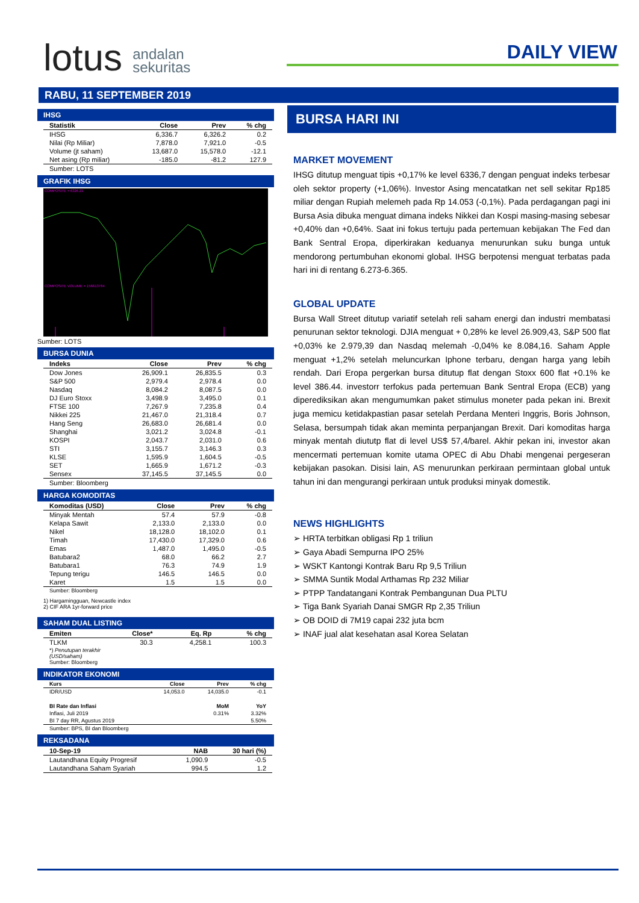lotus andalan
sekuritas
DAILY VIEW
RABU, 11 SEPTEMBER 2019
IHSG
| Statistik | Close | Prev | % chg |
| --- | --- | --- | --- |
| IHSG | 6,336.7 | 6,326.2 | 0.2 |
| Nilai (Rp Miliar) | 7,878.0 | 7,921.0 | -0.5 |
| Volume (jt saham) | 13,687.0 | 15,578.0 | -12.1 |
| Net asing (Rp miliar) | -185.0 | -81.2 | 127.9 |
Sumber: LOTS
GRAFIK IHSG
COMPOSITE = 6326.21
COMPOSITE VOLUME = 156613764
Sumber: LOTS
BURSA DUNIA
| Indeks | Close | Prev | % chg |
| --- | --- | --- | --- |
| Dow Jones | 26,909.1 | 26,835.5 | 0.3 |
| S&P 500 | 2,979.4 | 2,978.4 | 0.0 |
| Nasdaq | 8,084.2 | 8,087.5 | 0.0 |
| DJ Euro Stoxx | 3,498.9 | 3,495.0 | 0.1 |
| FTSE 100 | 7,267.9 | 7,235.8 | 0.4 |
| Nikkei 225 | 21,467.0 | 21,318.4 | 0.7 |
| Hang Seng | 26,683.0 | 26,681.4 | 0.0 |
| Shanghai | 3,021.2 | 3,024.8 | -0.1 |
| KOSPI | 2,043.7 | 2,031.0 | 0.6 |
| STI | 3,155.7 | 3,146.3 | 0.3 |
| KLSE | 1,595.9 | 1,604.5 | -0.5 |
| SET | 1,665.9 | 1,671.2 | -0.3 |
| Sensex | 37,145.5 | 37,145.5 | 0.0 |
Sumber: Bloomberg
HARGA KOMODITAS
| Komoditas (USD) | Close | Prev | % chg |
| --- | --- | --- | --- |
| Minyak Mentah | 57.4 | 57.9 | -0.8 |
| Kelapa Sawit | 2,133.0 | 2,133.0 | 0.0 |
| Nikel | 18,128.0 | 18,102.0 | 0.1 |
| Timah | 17,430.0 | 17,329.0 | 0.6 |
| Emas | 1,487.0 | 1,495.0 | -0.5 |
| Batubara2 | 68.0 | 66.2 | 2.7 |
| Batubara1 | 76.3 | 74.9 | 1.9 |
| Tepung terigu | 146.5 | 146.5 | 0.0 |
| Karet | 1.5 | 1.5 | 0.0 |
Sumber: Bloomberg
1) Hargamingguan, Newcastle index
2) CIF ARA 1yr-forward price
SAHAM DUAL LISTING
| Emiten | Close* | Eq. Rp | % chg |
| --- | --- | --- | --- |
| TLKM | 30.3 | 4,258.1 | 100.3 |
*) Penutupan terakhir
(USD/saham)
Sumber: Bloomberg
INDIKATOR EKONOMI
| Kurs | Close | Prev | % chg |
| --- | --- | --- | --- |
| IDR/USD | 14,053.0 | 14,035.0 | -0.1 |
| BI Rate dan Inflasi | | MoM | YoY |
| Inflasi, Juli 2019 | | 0.31% | 3.32% |
| BI 7 day RR, Agustus 2019 | | | 5.50% |
Sumber: BPS, BI dan Bloomberg
REKSADANA
| 10-Sep-19 | NAB | 30 hari (%) |
| --- | --- | --- |
| Lautandhana Equity Progresif | 1,090.9 | -0.5 |
| Lautandhana Saham Syariah | 994.5 | 1.2 |
BURSA HARI INI
MARKET MOVEMENT
IHSG ditutup menguat tipis +0,17% ke level 6336,7 dengan penguat indeks terbesar oleh sektor property (+1,06%). Investor Asing mencatatkan net sell sekitar Rp185 miliar dengan Rupiah melemeh pada Rp 14.053 (-0,1%). Pada perdagangan pagi ini Bursa Asia dibuka menguat dimana indeks Nikkei dan Kospi masing-masing sebesar +0,40% dan +0,64%. Saat ini fokus tertuju pada pertemuan kebijakan The Fed dan Bank Sentral Eropa, diperkirakan keduanya menurunkan suku bunga untuk mendorong pertumbuhan ekonomi global. IHSG berpotensi menguat terbatas pada hari ini di rentang 6.273-6.365.
GLOBAL UPDATE
Bursa Wall Street ditutup variatif setelah reli saham energi dan industri membatasi penurunan sektor teknologi. DJIA menguat + 0,28% ke level 26.909,43, S&P 500 flat +0,03% ke 2.979,39 dan Nasdaq melemah -0,04% ke 8.084,16. Saham Apple menguat +1,2% setelah meluncurkan Iphone terbaru, dengan harga yang lebih rendah. Dari Eropa pergerkan bursa ditutup flat dengan Stoxx 600 flat +0.1% ke level 386.44. investorr terfokus pada pertemuan Bank Sentral Eropa (ECB) yang diperediksikan akan mengumumkan paket stimulus moneter pada pekan ini. Brexit juga memicu ketidakpastian pasar setelah Perdana Menteri Inggris, Boris Johnson, Selasa, bersumpah tidak akan meminta perpanjangan Brexit. Dari komoditas harga minyak mentah diututp flat di level US$ 57,4/barel. Akhir pekan ini, investor akan mencermati pertemuan komite utama OPEC di Abu Dhabi mengenai pergeseran kebijakan pasokan. Disisi lain, AS menurunkan perkiraan permintaan global untuk tahun ini dan mengurangi perkiraan untuk produksi minyak domestik.
NEWS HIGHLIGHTS
➢ HRTA terbitkan obligasi Rp 1 triliun
➢ Gaya Abadi Sempurna IPO 25%
➢ WSKT Kantongi Kontrak Baru Rp 9,5 Triliun
➢ SMMA Suntik Modal Arthamas Rp 232 Miliar
➢ PTPP Tandatangani Kontrak Pembangunan Dua PLTU
➢ Tiga Bank Syariah Danai SMGR Rp 2,35 Triliun
➢ OB DOID di 7M19 capai 232 juta bcm
➢ INAF jual alat kesehatan asal Korea Selatan